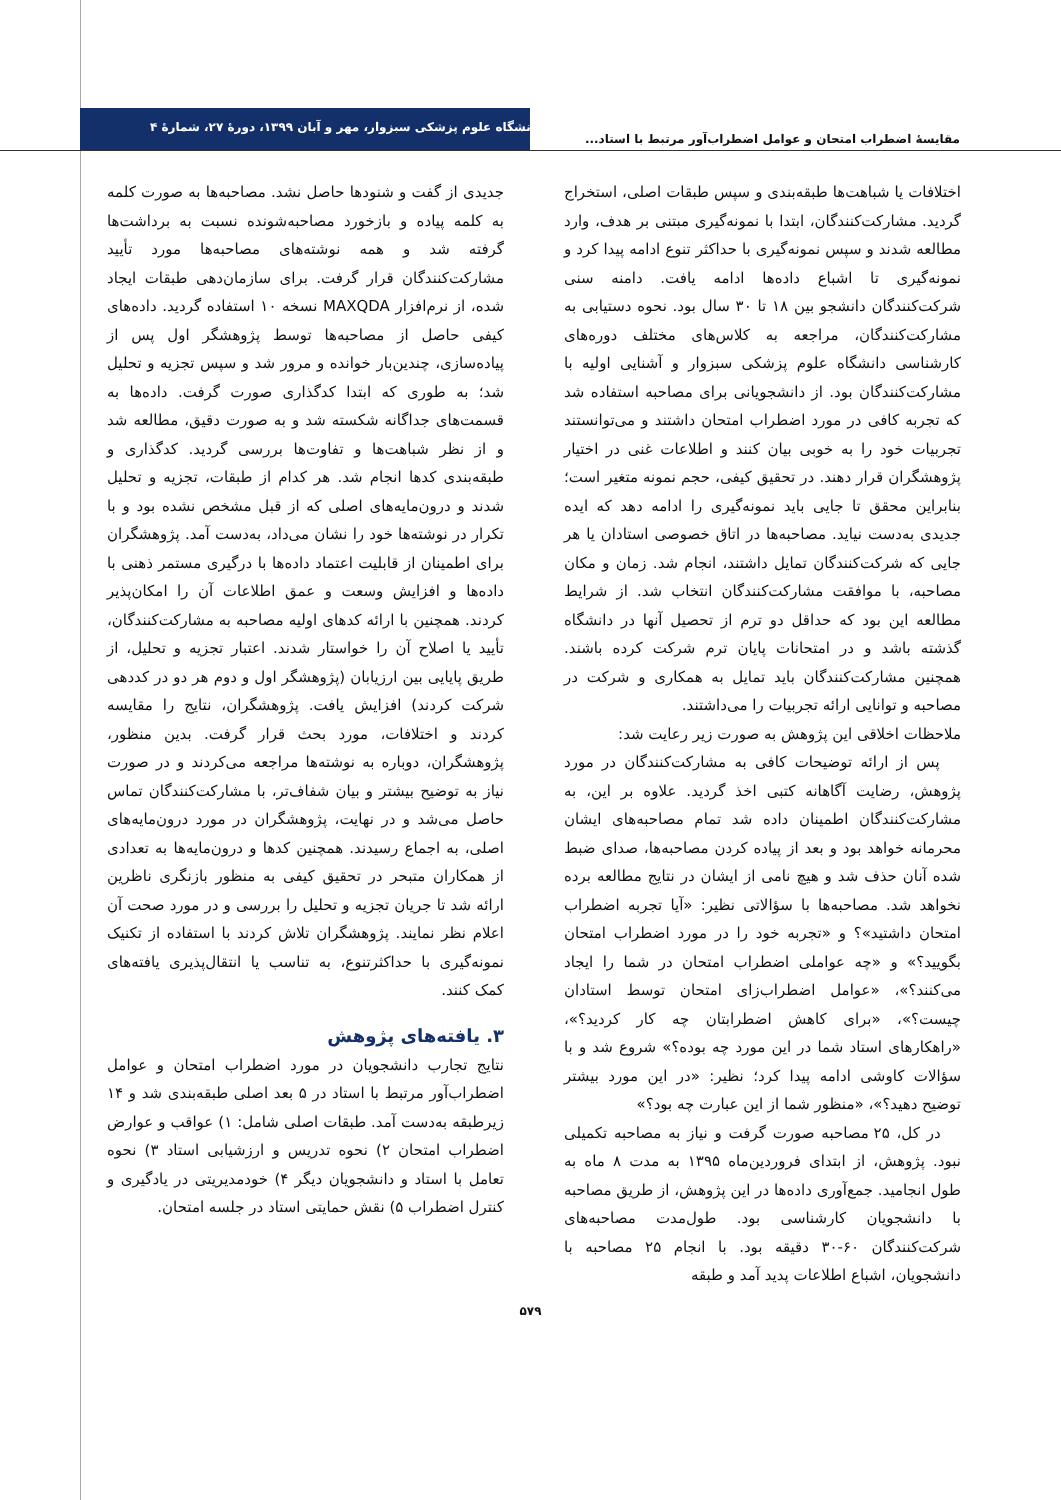مقایسهٔ اضطراب امتحان و عوامل اضطراب‌آور مرتبط با استاد...
دانشگاه علوم پزشکی سبزوار، مهر و آبان ۱۳۹۹، دورهٔ ۲۷، شمارهٔ ۴
اختلافات یا شباهت‌ها طبقه‌بندی و سپس طبقات اصلی، استخراج گردید. مشارکت‌کنندگان، ابتدا با نمونه‌گیری مبتنی بر هدف، وارد مطالعه شدند و سپس نمونه‌گیری با حداکثر تنوع ادامه پیدا کرد و نمونه‌گیری تا اشباع داده‌ها ادامه یافت. دامنه سنی شرکت‌کنندگان دانشجو بین ۱۸ تا ۳۰ سال بود. نحوه دستیابی به مشارکت‌کنندگان، مراجعه به کلاس‌های مختلف دوره‌های کارشناسی دانشگاه علوم پزشکی سبزوار و آشنایی اولیه با مشارکت‌کنندگان بود. از دانشجویانی برای مصاحبه استفاده شد که تجربه کافی در مورد اضطراب امتحان داشتند و می‌توانستند تجربیات خود را به خوبی بیان کنند و اطلاعات غنی در اختیار پژوهشگران قرار دهند. در تحقیق کیفی، حجم نمونه متغیر است؛ بنابراین محقق تا جایی باید نمونه‌گیری را ادامه دهد که ایده جدیدی به‌دست نیاید. مصاحبه‌ها در اتاق خصوصی استادان یا هر جایی که شرکت‌کنندگان تمایل داشتند، انجام شد. زمان و مکان مصاحبه، با موافقت مشارکت‌کنندگان انتخاب شد. از شرایط مطالعه این بود که حداقل دو ترم از تحصیل آنها در دانشگاه گذشته باشد و در امتحانات پایان ترم شرکت کرده باشند. همچنین مشارکت‌کنندگان باید تمایل به همکاری و شرکت در مصاحبه و توانایی ارائه تجربیات را می‌داشتند.
ملاحظات اخلاقی این پژوهش به صورت زیر رعایت شد:
پس از ارائه توضیحات کافی به مشارکت‌کنندگان در مورد پژوهش، رضایت آگاهانه کتبی اخذ گردید. علاوه بر این، به مشارکت‌کنندگان اطمینان داده شد تمام مصاحبه‌های ایشان محرمانه خواهد بود و بعد از پیاده کردن مصاحبه‌ها، صدای ضبط شده آنان حذف شد و هیچ نامی از ایشان در نتایج مطالعه برده نخواهد شد. مصاحبه‌ها با سؤالاتی نظیر: «آیا تجربه اضطراب امتحان داشتید»؟ و «تجربه خود را در مورد اضطراب امتحان بگویید؟» و «چه عواملی اضطراب امتحان در شما را ایجاد می‌کنند؟»، «عوامل اضطراب‌زای امتحان توسط استادان چیست؟»، «برای کاهش اضطرابتان چه کار کردید؟»، «راهکارهای استاد شما در این مورد چه بوده؟» شروع شد و با سؤالات کاوشی ادامه پیدا کرد؛ نظیر: «در این مورد بیشتر توضیح دهید؟»، «منظور شما از این عبارت چه بود؟»
در کل، ۲۵ مصاحبه صورت گرفت و نیاز به مصاحبه تکمیلی نبود. پژوهش، از ابتدای فروردین‌ماه ۱۳۹۵ به مدت ۸ ماه به طول انجامید. جمع‌آوری داده‌ها در این پژوهش، از طریق مصاحبه با دانشجویان کارشناسی بود. طول‌مدت مصاحبه‌های شرکت‌کنندگان ۶۰-۳۰ دقیقه بود. با انجام ۲۵ مصاحبه با دانشجویان، اشباع اطلاعات پدید آمد و طبقه
جدیدی از گفت و شنودها حاصل نشد. مصاحبه‌ها به صورت کلمه به کلمه پیاده و بازخورد مصاحبه‌شونده نسبت به برداشت‌ها گرفته شد و همه نوشته‌های مصاحبه‌ها مورد تأیید مشارکت‌کنندگان قرار گرفت. برای سازمان‌دهی طبقات ایجاد شده، از نرم‌افزار MAXQDA نسخه ۱۰ استفاده گردید. داده‌های کیفی حاصل از مصاحبه‌ها توسط پژوهشگر اول پس از پیاده‌سازی، چندین‌بار خوانده و مرور شد و سپس تجزیه و تحلیل شد؛ به طوری که ابتدا کدگذاری صورت گرفت. داده‌ها به قسمت‌های جداگانه شکسته شد و به صورت دقیق، مطالعه شد و از نظر شباهت‌ها و تفاوت‌ها بررسی گردید. کدگذاری و طبقه‌بندی کدها انجام شد. هر کدام از طبقات، تجزیه و تحلیل شدند و درون‌مایه‌های اصلی که از قبل مشخص نشده بود و با تکرار در نوشته‌ها خود را نشان می‌داد، به‌دست آمد. پژوهشگران برای اطمینان از قابلیت اعتماد داده‌ها با درگیری مستمر ذهنی با داده‌ها و افزایش وسعت و عمق اطلاعات آن را امکان‌پذیر کردند. همچنین با ارائه کدهای اولیه مصاحبه به مشارکت‌کنندگان، تأیید یا اصلاح آن را خواستار شدند. اعتبار تجزیه و تحلیل، از طریق پایایی بین ارزیابان (پژوهشگر اول و دوم هر دو در کددهی شرکت کردند) افزایش یافت. پژوهشگران، نتایج را مقایسه کردند و اختلافات، مورد بحث قرار گرفت. بدین منظور، پژوهشگران، دوباره به نوشته‌ها مراجعه می‌کردند و در صورت نیاز به توضیح بیشتر و بیان شفاف‌تر، با مشارکت‌کنندگان تماس حاصل می‌شد و در نهایت، پژوهشگران در مورد درون‌مایه‌های اصلی، به اجماع رسیدند. همچنین کدها و درون‌مایه‌ها به تعدادی از همکاران متبحر در تحقیق کیفی به منظور بازنگری ناظرین ارائه شد تا جریان تجزیه و تحلیل را بررسی و در مورد صحت آن اعلام نظر نمایند. پژوهشگران تلاش کردند با استفاده از تکنیک نمونه‌گیری با حداکثرتنوع، به تناسب یا انتقال‌پذیری یافته‌های کمک کنند.
۳. یافته‌های پژوهش
نتایج تجارب دانشجویان در مورد اضطراب امتحان و عوامل اضطراب‌آور مرتبط با استاد در ۵ بعد اصلی طبقه‌بندی شد و ۱۴ زیرطبقه به‌دست آمد. طبقات اصلی شامل: ۱) عواقب و عوارض اضطراب امتحان ۲) نحوه تدریس و ارزشیابی استاد ۳) نحوه تعامل با استاد و دانشجویان دیگر ۴) خودمدیریتی در یادگیری و کنترل اضطراب ۵) نقش حمایتی استاد در جلسه امتحان.
۵۷۹